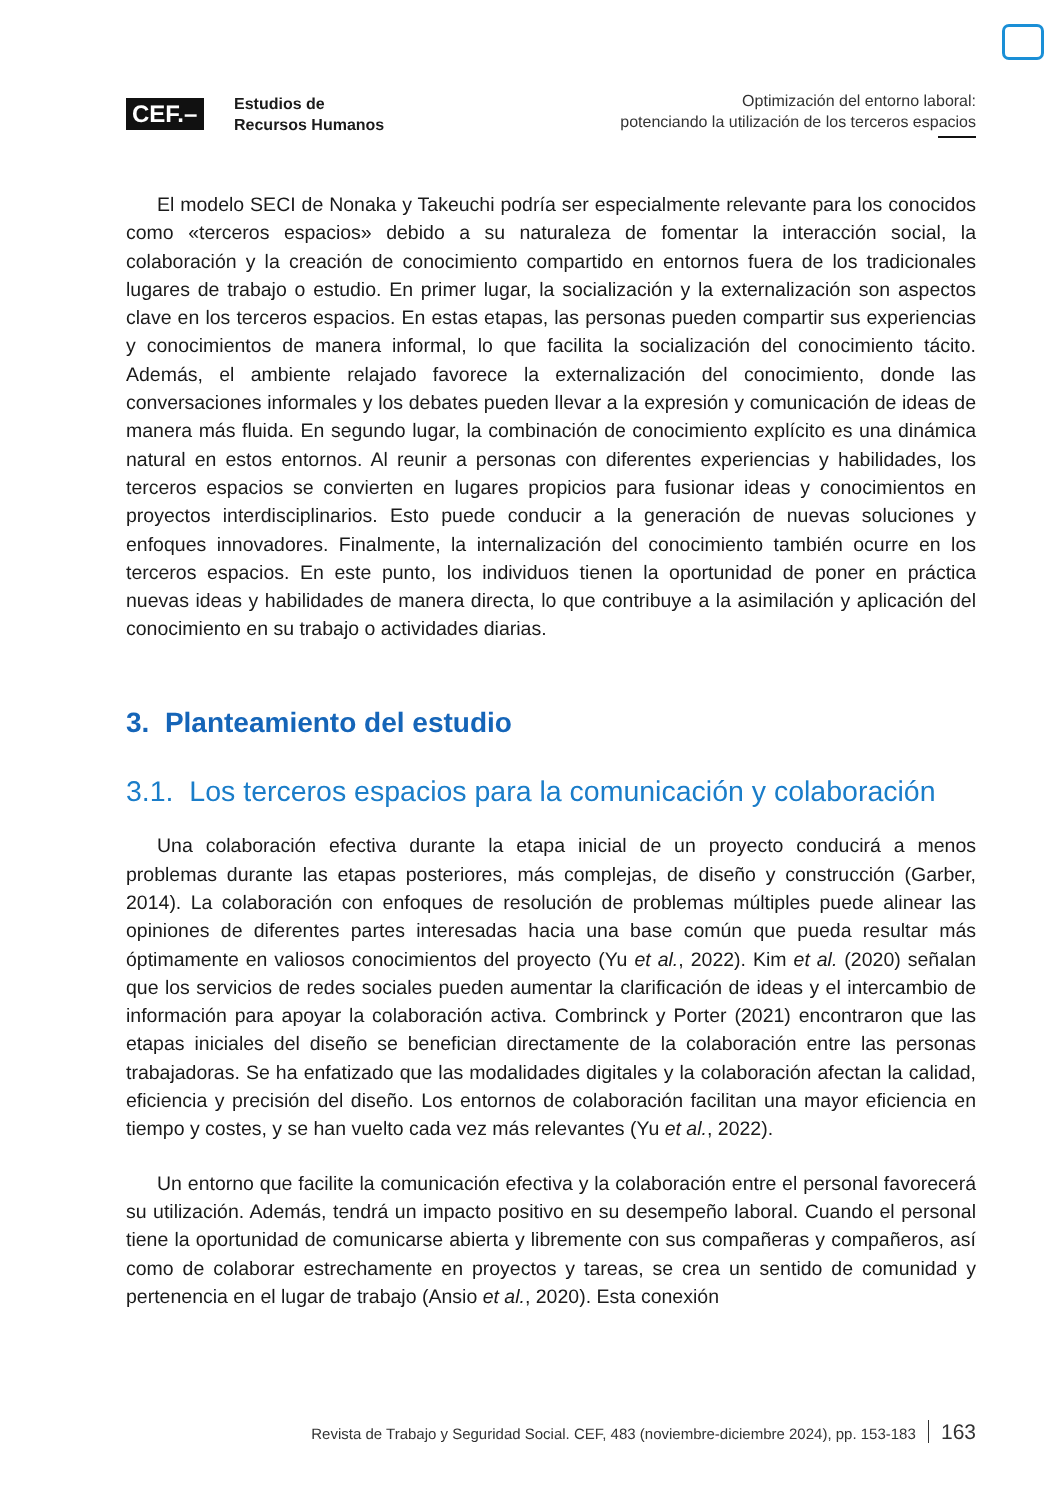CEF.–
Estudios de
Recursos Humanos
Optimización del entorno laboral:
potenciando la utilización de los terceros espacios
El modelo SECI de Nonaka y Takeuchi podría ser especialmente relevante para los conocidos como «terceros espacios» debido a su naturaleza de fomentar la interacción social, la colaboración y la creación de conocimiento compartido en entornos fuera de los tradicionales lugares de trabajo o estudio. En primer lugar, la socialización y la externalización son aspectos clave en los terceros espacios. En estas etapas, las personas pueden compartir sus experiencias y conocimientos de manera informal, lo que facilita la socialización del conocimiento tácito. Además, el ambiente relajado favorece la externalización del conocimiento, donde las conversaciones informales y los debates pueden llevar a la expresión y comunicación de ideas de manera más fluida. En segundo lugar, la combinación de conocimiento explícito es una dinámica natural en estos entornos. Al reunir a personas con diferentes experiencias y habilidades, los terceros espacios se convierten en lugares propicios para fusionar ideas y conocimientos en proyectos interdisciplinarios. Esto puede conducir a la generación de nuevas soluciones y enfoques innovadores. Finalmente, la internalización del conocimiento también ocurre en los terceros espacios. En este punto, los individuos tienen la oportunidad de poner en práctica nuevas ideas y habilidades de manera directa, lo que contribuye a la asimilación y aplicación del conocimiento en su trabajo o actividades diarias.
3. Planteamiento del estudio
3.1. Los terceros espacios para la comunicación y colaboración
Una colaboración efectiva durante la etapa inicial de un proyecto conducirá a menos problemas durante las etapas posteriores, más complejas, de diseño y construcción (Garber, 2014). La colaboración con enfoques de resolución de problemas múltiples puede alinear las opiniones de diferentes partes interesadas hacia una base común que pueda resultar más óptimamente en valiosos conocimientos del proyecto (Yu et al., 2022). Kim et al. (2020) señalan que los servicios de redes sociales pueden aumentar la clarificación de ideas y el intercambio de información para apoyar la colaboración activa. Combrinck y Porter (2021) encontraron que las etapas iniciales del diseño se benefician directamente de la colaboración entre las personas trabajadoras. Se ha enfatizado que las modalidades digitales y la colaboración afectan la calidad, eficiencia y precisión del diseño. Los entornos de colaboración facilitan una mayor eficiencia en tiempo y costes, y se han vuelto cada vez más relevantes (Yu et al., 2022).
Un entorno que facilite la comunicación efectiva y la colaboración entre el personal favorecerá su utilización. Además, tendrá un impacto positivo en su desempeño laboral. Cuando el personal tiene la oportunidad de comunicarse abierta y libremente con sus compañeras y compañeros, así como de colaborar estrechamente en proyectos y tareas, se crea un sentido de comunidad y pertenencia en el lugar de trabajo (Ansio et al., 2020). Esta conexión
Revista de Trabajo y Seguridad Social. CEF, 483 (noviembre-diciembre 2024), pp. 153-183 163